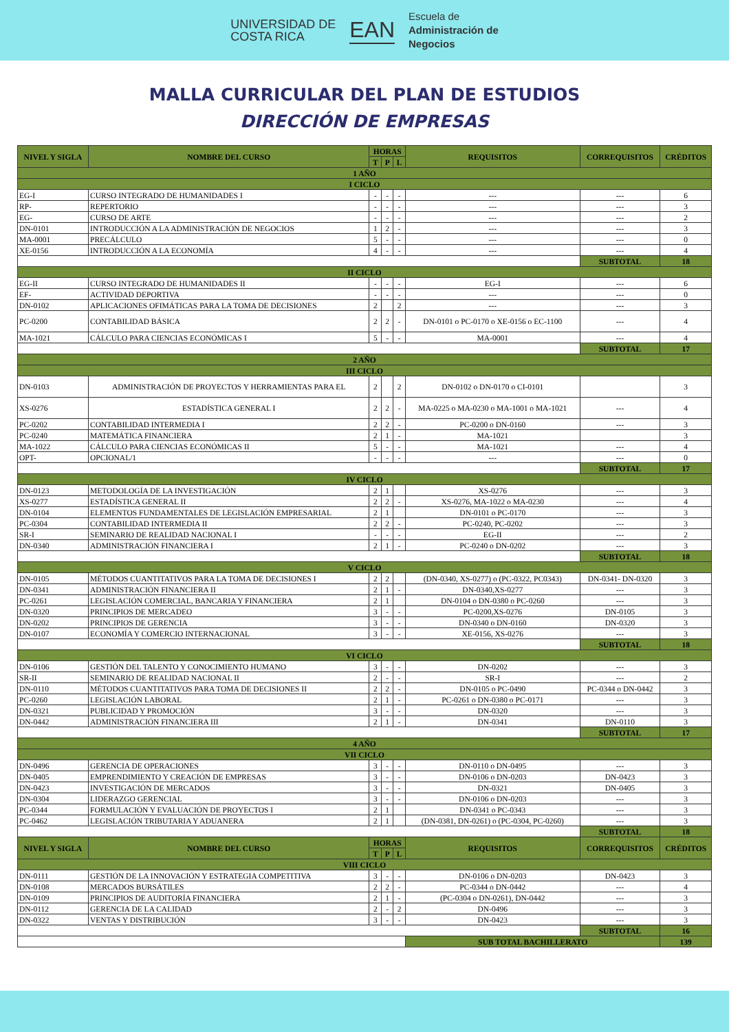UNIVERSIDAD DE
COSTA RICA
EAN
Escuela de
Administración de
Negocios
MALLA CURRICULAR DEL PLAN DE ESTUDIOS
DIRECCIÓN DE EMPRESAS
| NIVEL Y SIGLA | NOMBRE DEL CURSO | HORAS | | | REQUISITOS | CORREQUISITOS | CRÉDITOS |
| --- | --- | --- | --- | --- | --- | --- | --- |
| | | T | P | L | | | |
| 1 AÑO | | | | | | | |
| I CICLO | | | | | | | |
| EG-I | CURSO INTEGRADO DE HUMANIDADES I | - | - | - | --- | --- | 6 |
| RP- | REPERTORIO | - | - | - | --- | --- | 3 |
| EG- | CURSO DE ARTE | - | - | - | --- | --- | 2 |
| DN-0101 | INTRODUCCIÓN A LA ADMINISTRACIÓN DE NEGOCIOS | 1 | 2 | - | --- | --- | 3 |
| MA-0001 | PRECÁLCULO | 5 | - | - | --- | --- | 0 |
| XE-0156 | INTRODUCCIÓN A LA ECONOMÍA | 4 | - | - | --- | --- | 4 |
| | | | | | | SUBTOTAL | 18 |
| II CICLO | | | | | | | |
| EG-II | CURSO INTEGRADO DE HUMANIDADES II | - | - | - | EG-I | --- | 6 |
| EF- | ACTIVIDAD DEPORTIVA | - | - | - | --- | --- | 0 |
| DN-0102 | APLICACIONES OFIMÁTICAS PARA LA TOMA DE DECISIONES | 2 | | 2 | --- | --- | 3 |
| PC-0200 | CONTABILIDAD BÁSICA | 2 | 2 | - | DN-0101 o PC-0170 o XE-0156 o EC-1100 | --- | 4 |
| MA-1021 | CÁLCULO PARA CIENCIAS ECONÓMICAS I | 5 | - | - | MA-0001 | --- | 4 |
| | | | | | | SUBTOTAL | 17 |
| 2 AÑO | | | | | | | |
| III CICLO | | | | | | | |
| DN-0103 | ADMINISTRACIÓN DE PROYECTOS Y HERRAMIENTAS PARA EL | 2 | | 2 | DN-0102 o DN-0170 o CI-0101 | | 3 |
| XS-0276 | ESTADÍSTICA GENERAL I | 2 | 2 | - | MA-0225 o MA-0230 o MA-1001 o MA-1021 | --- | 4 |
| PC-0202 | CONTABILIDAD INTERMEDIA I | 2 | 2 | - | PC-0200 o DN-0160 | --- | 3 |
| PC-0240 | MATEMÁTICA FINANCIERA | 2 | 1 | - | MA-1021 | | 3 |
| MA-1022 | CÁLCULO PARA CIENCIAS ECONÓMICAS II | 5 | - | - | MA-1021 | --- | 4 |
| OPT- | OPCIONAL/1 | - | - | - | --- | --- | 0 |
| | | | | | | SUBTOTAL | 17 |
| IV CICLO | | | | | | | |
| DN-0123 | METODOLOGÍA DE LA INVESTIGACIÓN | 2 | 1 | | XS-0276 | --- | 3 |
| XS-0277 | ESTADÍSTICA GENERAL II | 2 | 2 | - | XS-0276, MA-1022 o MA-0230 | --- | 4 |
| DN-0104 | ELEMENTOS FUNDAMENTALES DE LEGISLACIÓN EMPRESARIAL | 2 | 1 | | DN-0101 o PC-0170 | --- | 3 |
| PC-0304 | CONTABILIDAD INTERMEDIA II | 2 | 2 | - | PC-0240, PC-0202 | --- | 3 |
| SR-I | SEMINARIO DE REALIDAD NACIONAL I | - | - | - | EG-II | --- | 2 |
| DN-0340 | ADMINISTRACIÓN FINANCIERA I | 2 | 1 | - | PC-0240 o DN-0202 | --- | 3 |
| | | | | | | SUBTOTAL | 18 |
| V CICLO | | | | | | | |
| DN-0105 | MÉTODOS CUANTITATIVOS PARA LA TOMA DE DECISIONES I | 2 | 2 | | (DN-0340, XS-0277) o (PC-0322, PC0343) | DN-0341- DN-0320 | 3 |
| DN-0341 | ADMINISTRACIÓN FINANCIERA II | 2 | 1 | - | DN-0340,XS-0277 | --- | 3 |
| PC-0261 | LEGISLACIÓN COMERCIAL, BANCARIA Y FINANCIERA | 2 | 1 | | DN-0104 o DN-0380 o PC-0260 | --- | 3 |
| DN-0320 | PRINCIPIOS DE MERCADEO | 3 | - | - | PC-0200,XS-0276 | DN-0105 | 3 |
| DN-0202 | PRINCIPIOS DE GERENCIA | 3 | - | - | DN-0340 o DN-0160 | DN-0320 | 3 |
| DN-0107 | ECONOMÍA Y COMERCIO INTERNACIONAL | 3 | - | - | XE-0156, XS-0276 | --- | 3 |
| | | | | | | SUBTOTAL | 18 |
| VI CICLO | | | | | | | |
| DN-0106 | GESTIÓN DEL TALENTO Y CONOCIMIENTO HUMANO | 3 | - | - | DN-0202 | --- | 3 |
| SR-II | SEMINARIO DE REALIDAD NACIONAL II | 2 | - | - | SR-I | --- | 2 |
| DN-0110 | MÉTODOS CUANTITATIVOS PARA TOMA DE DECISIONES II | 2 | 2 | - | DN-0105 o PC-0490 | PC-0344 o DN-0442 | 3 |
| PC-0260 | LEGISLACIÓN LABORAL | 2 | 1 | - | PC-0261 o DN-0380 o PC-0171 | --- | 3 |
| DN-0321 | PUBLICIDAD Y PROMOCIÓN | 3 | - | - | DN-0320 | --- | 3 |
| DN-0442 | ADMINISTRACIÓN FINANCIERA III | 2 | 1 | - | DN-0341 | DN-0110 | 3 |
| | | | | | | SUBTOTAL | 17 |
| 4 AÑO | | | | | | | |
| VII CICLO | | | | | | | |
| DN-0496 | GERENCIA DE OPERACIONES | 3 | - | - | DN-0110 o DN-0495 | --- | 3 |
| DN-0405 | EMPRENDIMIENTO Y CREACIÓN DE EMPRESAS | 3 | - | - | DN-0106 o DN-0203 | DN-0423 | 3 |
| DN-0423 | INVESTIGACIÓN DE MERCADOS | 3 | - | - | DN-0321 | DN-0405 | 3 |
| DN-0304 | LIDERAZGO GERENCIAL | 3 | - | - | DN-0106 o DN-0203 | --- | 3 |
| PC-0344 | FORMULACIÓN Y EVALUACIÓN DE PROYECTOS I | 2 | 1 | | DN-0341 o PC-0343 | --- | 3 |
| PC-0462 | LEGISLACIÓN TRIBUTARIA Y ADUANERA | 2 | 1 | | (DN-0381, DN-0261) o (PC-0304, PC-0260) | --- | 3 |
| | | | | | | SUBTOTAL | 18 |
| NIVEL Y SIGLA | NOMBRE DEL CURSO | HORAS | | | REQUISITOS | CORREQUISITOS | CRÉDITOS |
| | | T | P | L | | | |
| VIII CICLO | | | | | | | |
| DN-0111 | GESTIÓN DE LA INNOVACIÓN Y ESTRATEGIA COMPETITIVA | 3 | - | - | DN-0106 o DN-0203 | DN-0423 | 3 |
| DN-0108 | MERCADOS BURSÁTILES | 2 | 2 | - | PC-0344 o DN-0442 | --- | 4 |
| DN-0109 | PRINCIPIOS DE AUDITORÍA FINANCIERA | 2 | 1 | - | (PC-0304 o DN-0261), DN-0442 | --- | 3 |
| DN-0112 | GERENCIA DE LA CALIDAD | 2 | - | 2 | DN-0496 | --- | 3 |
| DN-0322 | VENTAS Y DISTRIBUCIÓN | 3 | - | - | DN-0423 | --- | 3 |
| | | | | | | SUBTOTAL | 16 |
| | | | | | SUB TOTAL BACHILLERATO | | 139 |